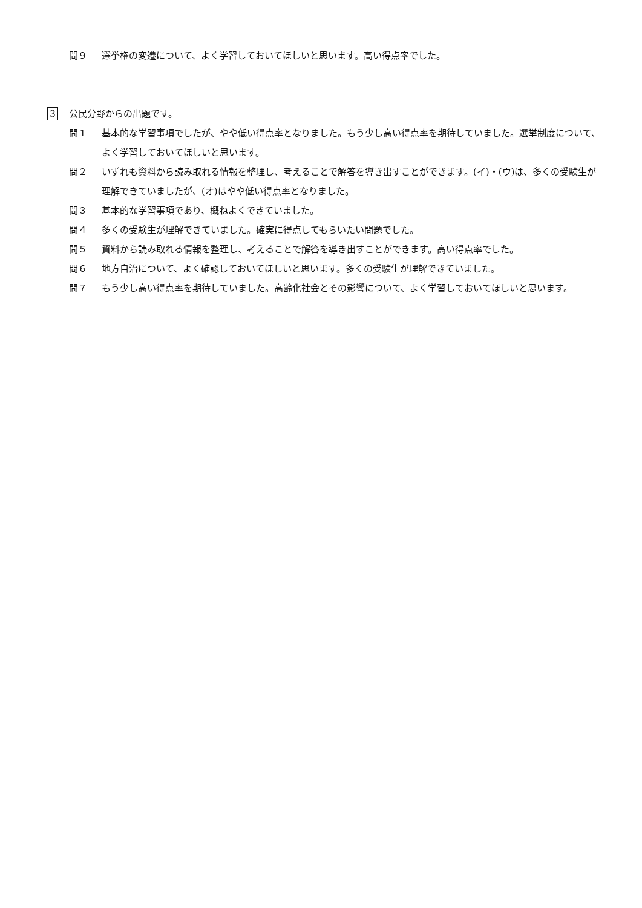問９ 選挙権の変遷について、よく学習しておいてほしいと思います。高い得点率でした。
3 公民分野からの出題です。
問１ 基本的な学習事項でしたが、やや低い得点率となりました。もう少し高い得点率を期待していました。選挙制度について、よく学習しておいてほしいと思います。
問２ いずれも資料から読み取れる情報を整理し、考えることで解答を導き出すことができます。(イ)・(ウ)は、多くの受験生が理解できていましたが、(オ)はやや低い得点率となりました。
問３ 基本的な学習事項であり、概ねよくできていました。
問４ 多くの受験生が理解できていました。確実に得点してもらいたい問題でした。
問５ 資料から読み取れる情報を整理し、考えることで解答を導き出すことができます。高い得点率でした。
問６ 地方自治について、よく確認しておいてほしいと思います。多くの受験生が理解できていました。
問７ もう少し高い得点率を期待していました。高齢化社会とその影響について、よく学習しておいてほしいと思います。